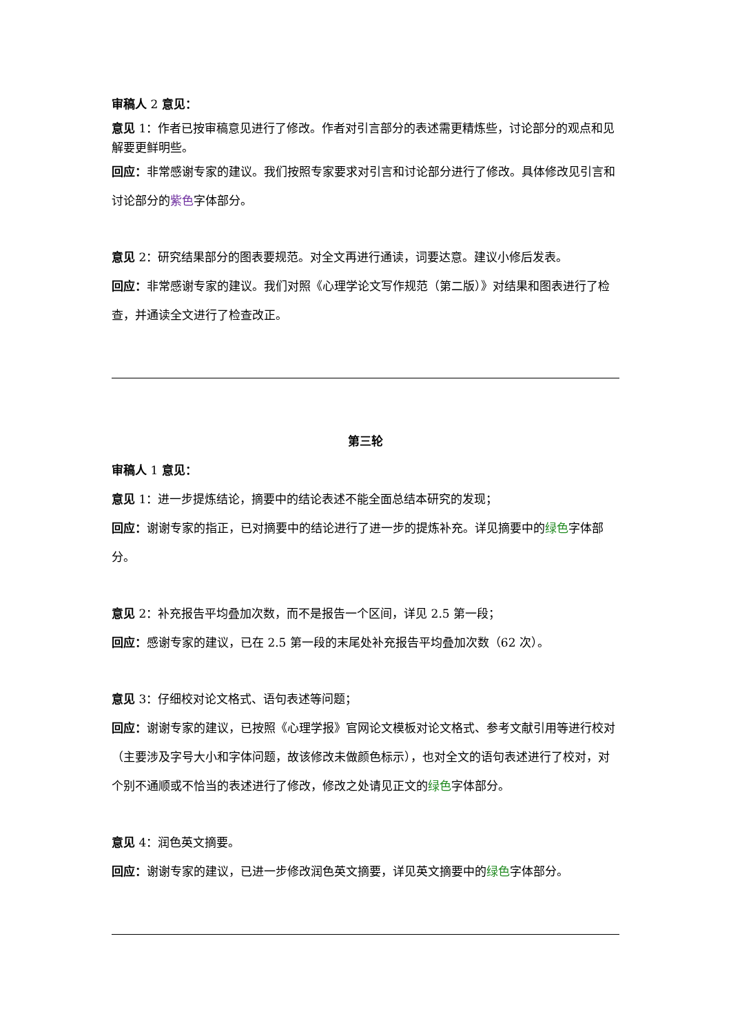审稿人 2 意见：
意见 1：作者已按审稿意见进行了修改。作者对引言部分的表述需更精炼些，讨论部分的观点和见解要更鲜明些。
回应：非常感谢专家的建议。我们按照专家要求对引言和讨论部分进行了修改。具体修改见引言和讨论部分的紫色字体部分。
意见 2：研究结果部分的图表要规范。对全文再进行通读，词要达意。建议小修后发表。
回应：非常感谢专家的建议。我们对照《心理学论文写作规范（第二版）》对结果和图表进行了检查，并通读全文进行了检查改正。
第三轮
审稿人 1 意见：
意见 1：进一步提炼结论，摘要中的结论表述不能全面总结本研究的发现；
回应：谢谢专家的指正，已对摘要中的结论进行了进一步的提炼补充。详见摘要中的绿色字体部分。
意见 2：补充报告平均叠加次数，而不是报告一个区间，详见 2.5 第一段；
回应：感谢专家的建议，已在 2.5 第一段的末尾处补充报告平均叠加次数（62 次）。
意见 3：仔细校对论文格式、语句表述等问题；
回应：谢谢专家的建议，已按照《心理学报》官网论文模板对论文格式、参考文献引用等进行校对（主要涉及字号大小和字体问题，故该修改未做颜色标示），也对全文的语句表述进行了校对，对个别不通顺或不恰当的表述进行了修改，修改之处请见正文的绿色字体部分。
意见 4：润色英文摘要。
回应：谢谢专家的建议，已进一步修改润色英文摘要，详见英文摘要中的绿色字体部分。